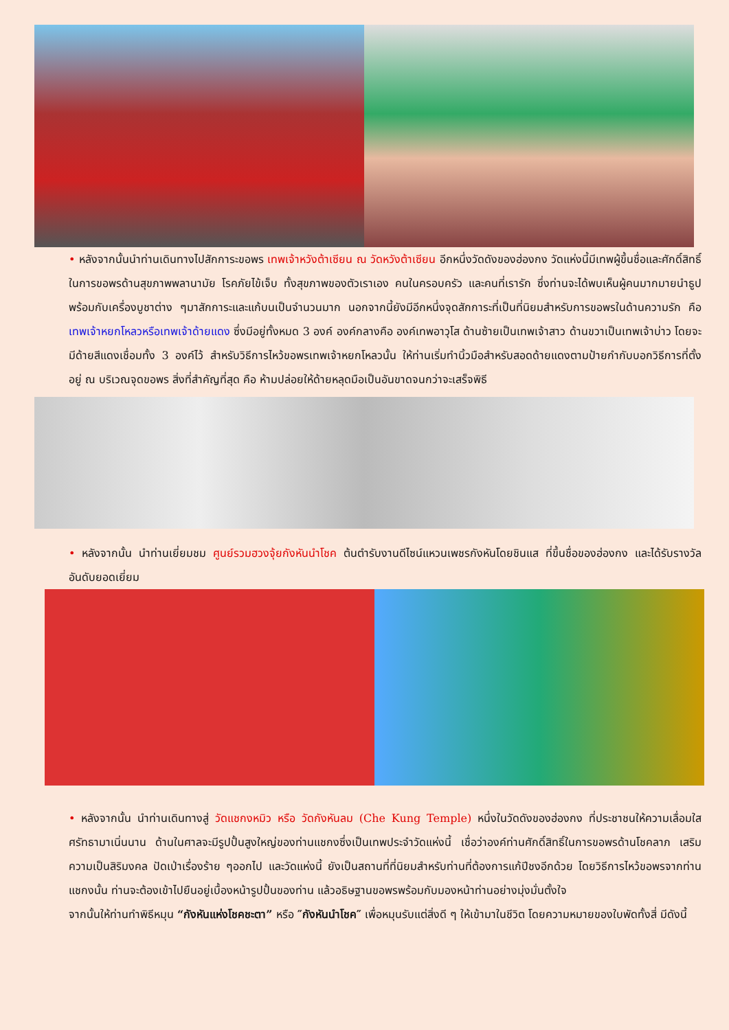• หลังจากนั้นนำท่านเดินทางไปสักการะขอพร เทพเจ้าหวังต้าเซียน ณ วัดหวังต้าเซียน อีกหนึ่งวัดดังของฮ่องกง วัดแห่งนี้มีเทพผู้ขึ้นชื่อและศักดิ์สิทธิ์ในการขอพรด้านสุขภาพพลานามัย โรคภัยไข้เจ็บ ทั้งสุขภาพของตัวเราเอง คนในครอบครัว และคนที่เรารัก ซึ่งท่านจะได้พบเห็นผู้คนมากมายนำธูปพร้อมกับเครื่องบูชาต่าง ๆมาสักการะและแก้บนเป็นจำนวนมาก นอกจากนี้ยังมีอีกหนึ่งจุดสักการะที่เป็นที่นิยมสำหรับการขอพรในด้านความรัก คือ เทพเจ้าหยกโหลวหรือเทพเจ้าด้ายแดง ซึ่งมีอยู่ทั้งหมด 3 องค์ องค์กลางคือ องค์เทพอาวุโส ด้านซ้ายเป็นเทพเจ้าสาว ด้านขวาเป็นเทพเจ้าบ่าว โดยจะมีด้ายสีแดงเชื่อมทั้ง 3 องค์ไว้ สำหรับวิธีการไหว้ขอพรเทพเจ้าหยกโหลวนั้น ให้ท่านเริ่มทำนิ้วมือสำหรับสอดด้ายแดงตามป้ายกำกับบอกวิธีการที่ตั้งอยู่ ณ บริเวณจุดขอพร สิ่งที่สำคัญที่สุด คือ ห้ามปล่อยให้ด้ายหลุดมือเป็นอันขาดจนกว่าจะเสร็จพิธี
• หลังจากนั้น นำท่านเยี่ยมชม ศูนย์รวมฮวงจุ้ยกังหันนำโชค ต้นตำรับงานดีไซน์แหวนเพชรกังหันโดยชินแส ที่ขึ้นชื่อของฮ่องกง และได้รับรางวัลอันดับยอดเยี่ยม
• หลังจากนั้น นำท่านเดินทางสู่ วัดแชกงหมิว หรือ วัดกังหันลม (Che Kung Temple) หนึ่งในวัดดังของฮ่องกง ที่ประชาชนให้ความเลื่อมใสศรัทธามาเนิ่นนาน ด้านในศาลจะมีรูปปั้นสูงใหญ่ของท่านแชกงซึ่งเป็นเทพประจำวัดแห่งนี้ เชื่อว่าองค์ท่านศักดิ์สิทธิ์ในการขอพรด้านโชคลาภ เสริมความเป็นสิริมงคล ปัดเป่าเรื่องร้าย ๆออกไป และวัดแห่งนี้ ยังเป็นสถานที่ที่นิยมสำหรับท่านที่ต้องการแก้ปีชงอีกด้วย โดยวิธีการไหว้ขอพรจากท่านแชกงนั้น ท่านจะต้องเข้าไปยืนอยู่เบื้องหน้ารูปปั้นของท่าน แล้วอธิษฐานขอพรพร้อมกับมองหน้าท่านอย่างมุ่งมั่นตั้งใจ
จากนั้นให้ท่านทำพิธีหมุน “กังหันแห่งโชคชะตา” หรือ ″กังหันนำโชค″ เพื่อหมุนรับแต่สิ่งดี ๆ ให้เข้ามาในชีวิต โดยความหมายของใบพัดทั้งสี่ มีดังนี้